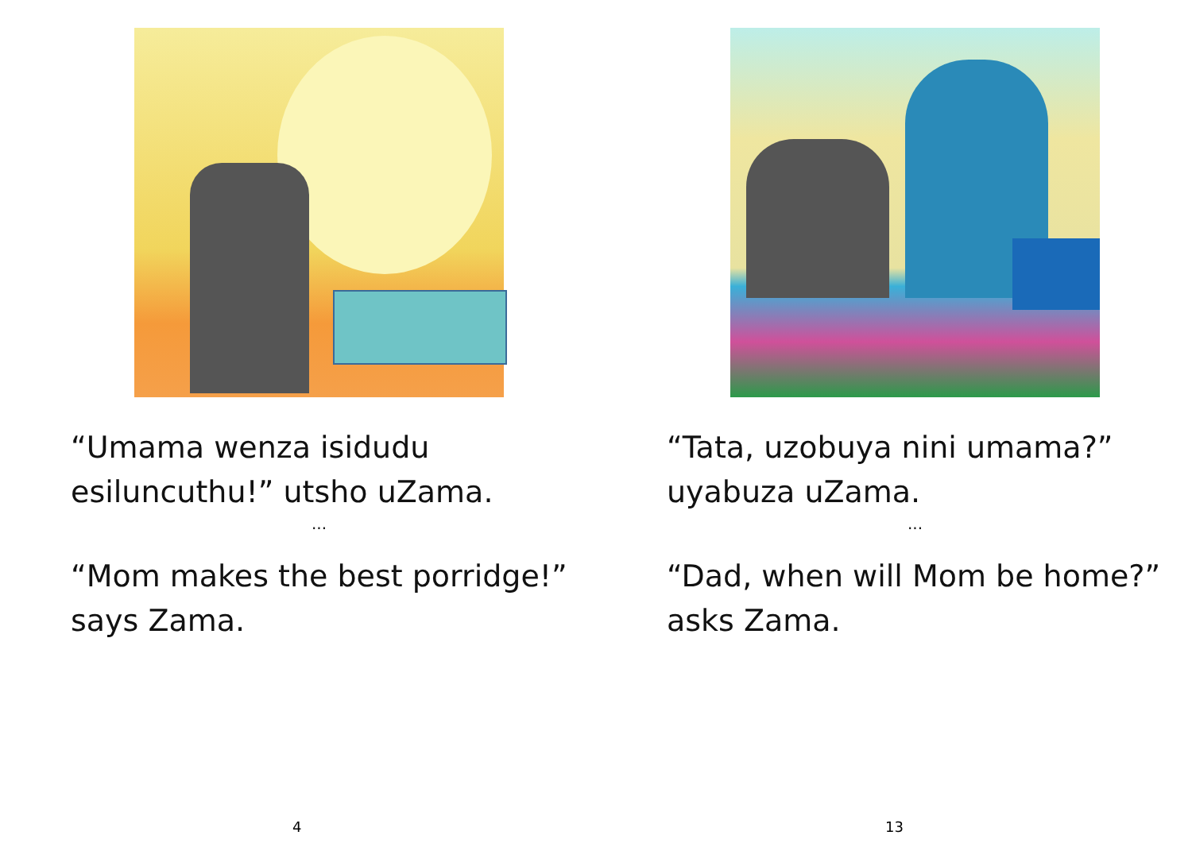“Umama wenza isidudu
esiluncuthu!” utsho uZama.
...
“Mom makes the best porridge!”
says Zama.
4
“Tata, uzobuya nini umama?”
uyabuza uZama.
...
“Dad, when will Mom be home?”
asks Zama.
13